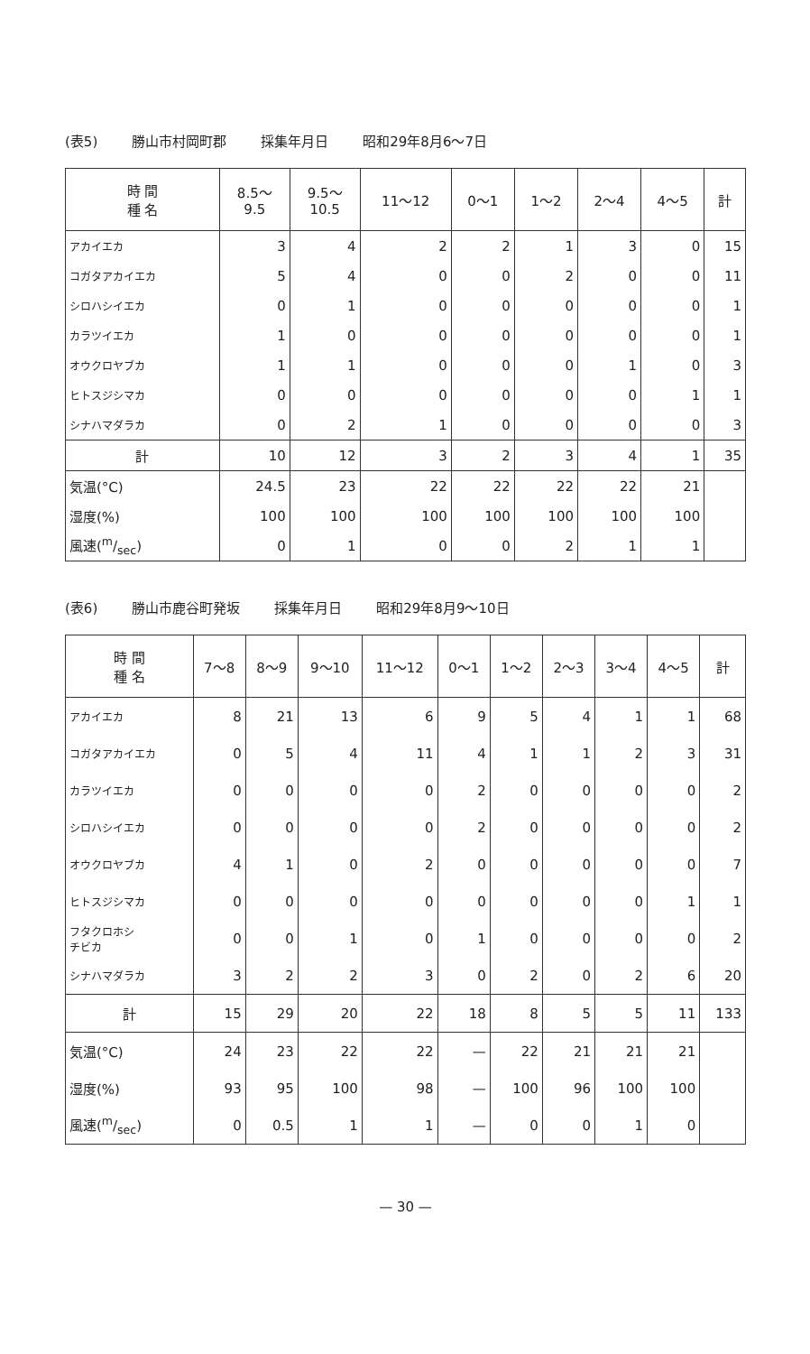(表5) 勝山市村岡町郡 採集年月日 昭和29年8月6〜7日
| 時 間 種 名 | 8.5〜 9.5 | 9.5〜 10.5 | 11〜12 | 0〜1 | 1〜2 | 2〜4 | 4〜5 | 計 |
| --- | --- | --- | --- | --- | --- | --- | --- | --- |
| アカイエカ | 3 | 4 | 2 | 2 | 1 | 3 | 0 | 15 |
| コガタアカイエカ | 5 | 4 | 0 | 0 | 2 | 0 | 0 | 11 |
| シロハシイエカ | 0 | 1 | 0 | 0 | 0 | 0 | 0 | 1 |
| カラツイエカ | 1 | 0 | 0 | 0 | 0 | 0 | 0 | 1 |
| オウクロヤブカ | 1 | 1 | 0 | 0 | 0 | 1 | 0 | 3 |
| ヒトスジシマカ | 0 | 0 | 0 | 0 | 0 | 0 | 1 | 1 |
| シナハマダラカ | 0 | 2 | 1 | 0 | 0 | 0 | 0 | 3 |
| 計 | 10 | 12 | 3 | 2 | 3 | 4 | 1 | 35 |
| 気温(°C) | 24.5 | 23 | 22 | 22 | 22 | 22 | 21 | |
| 湿度(%) | 100 | 100 | 100 | 100 | 100 | 100 | 100 | |
| 風速(m/sec) | 0 | 1 | 0 | 0 | 2 | 1 | 1 | |
(表6) 勝山市鹿谷町発坂 採集年月日 昭和29年8月9〜10日
| 時 間 種 名 | 7〜8 | 8〜9 | 9〜10 | 11〜12 | 0〜1 | 1〜2 | 2〜3 | 3〜4 | 4〜5 | 計 |
| --- | --- | --- | --- | --- | --- | --- | --- | --- | --- | --- |
| アカイエカ | 8 | 21 | 13 | 6 | 9 | 5 | 4 | 1 | 1 | 68 |
| コガタアカイエカ | 0 | 5 | 4 | 11 | 4 | 1 | 1 | 2 | 3 | 31 |
| カラツイエカ | 0 | 0 | 0 | 0 | 2 | 0 | 0 | 0 | 0 | 2 |
| シロハシイエカ | 0 | 0 | 0 | 0 | 2 | 0 | 0 | 0 | 0 | 2 |
| オウクロヤブカ | 4 | 1 | 0 | 2 | 0 | 0 | 0 | 0 | 0 | 7 |
| ヒトスジシマカ | 0 | 0 | 0 | 0 | 0 | 0 | 0 | 0 | 1 | 1 |
| フタクロホシ チビカ | 0 | 0 | 1 | 0 | 1 | 0 | 0 | 0 | 0 | 2 |
| シナハマダラカ | 3 | 2 | 2 | 3 | 0 | 2 | 0 | 2 | 6 | 20 |
| 計 | 15 | 29 | 20 | 22 | 18 | 8 | 5 | 5 | 11 | 133 |
| 気温(°C) | 24 | 23 | 22 | 22 | — | 22 | 21 | 21 | 21 | |
| 湿度(%) | 93 | 95 | 100 | 98 | — | 100 | 96 | 100 | 100 | |
| 風速(m/sec) | 0 | 0.5 | 1 | 1 | — | 0 | 0 | 1 | 0 | |
— 30 —